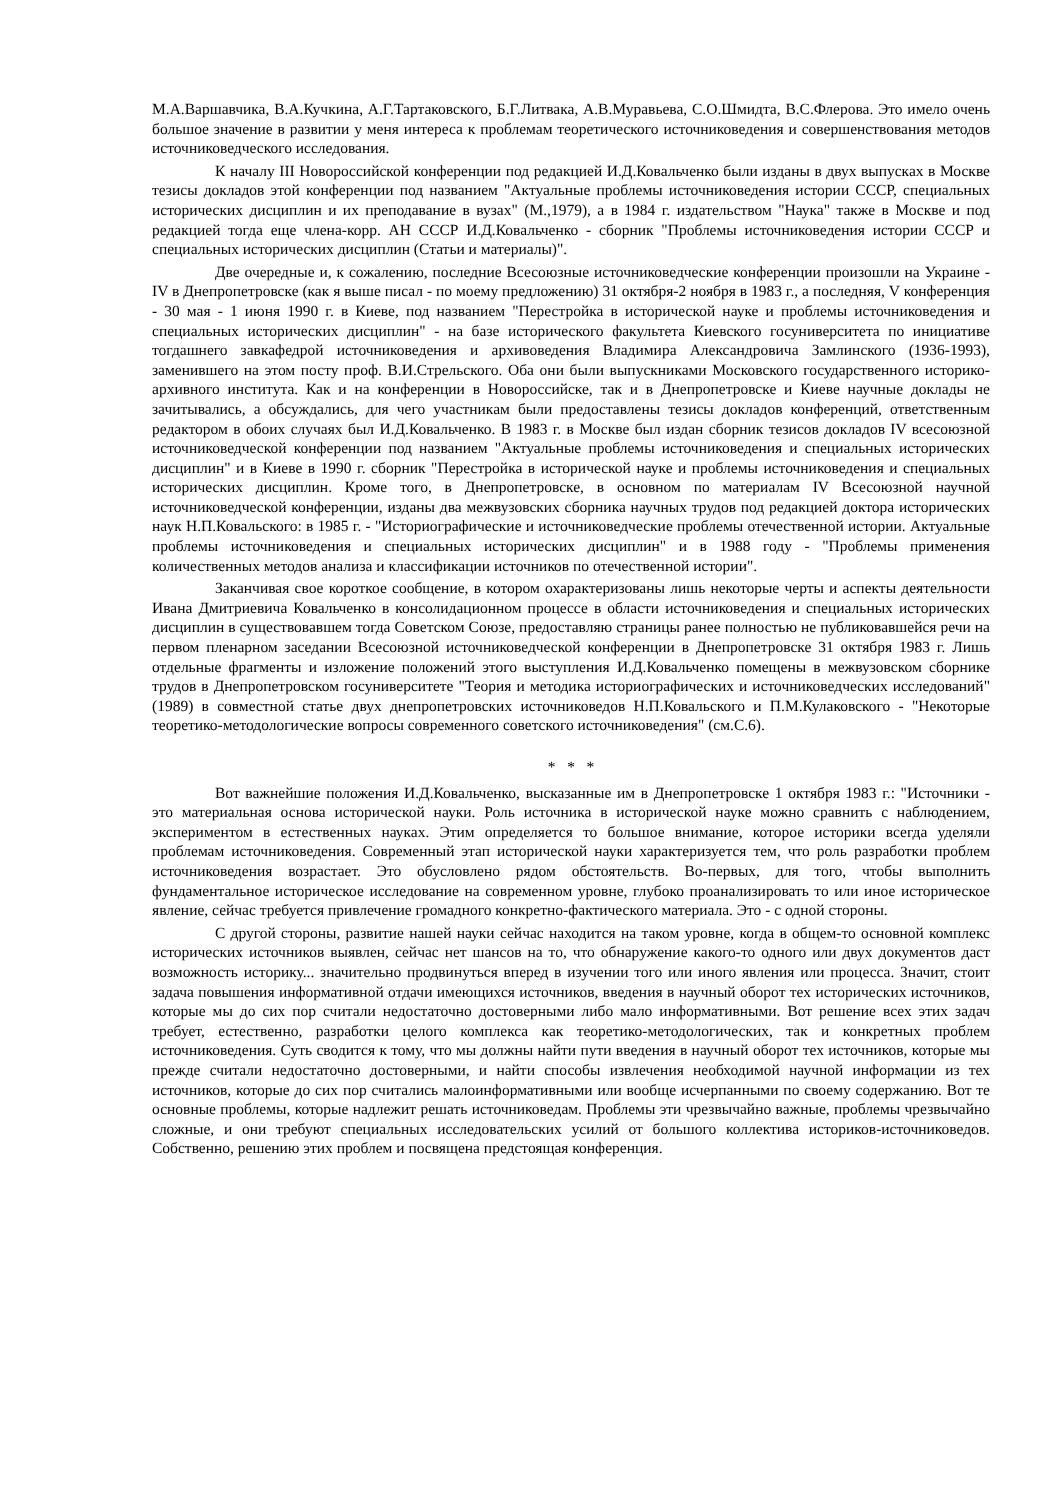М.А.Варшавчика, В.А.Кучкина, А.Г.Тартаковского, Б.Г.Литвака, А.В.Муравьева, С.О.Шмидта, В.С.Флерова. Это имело очень большое значение в развитии у меня интереса к проблемам теоретического источниковедения и совершенствования методов источниковедческого исследования.
К началу III Новороссийской конференции под редакцией И.Д.Ковальченко были изданы в двух выпусках в Москве тезисы докладов этой конференции под названием "Актуальные проблемы источниковедения истории СССР, специальных исторических дисциплин и их преподавание в вузах" (М.,1979), а в 1984 г. издательством "Наука" также в Москве и под редакцией тогда еще члена-корр. АН СССР И.Д.Ковальченко - сборник "Проблемы источниковедения истории СССР и специальных исторических дисциплин (Статьи и материалы)".
Две очередные и, к сожалению, последние Всесоюзные источниковедческие конференции произошли на Украине - IV в Днепропетровске (как я выше писал - по моему предложению) 31 октября-2 ноября в 1983 г., а последняя, V конференция - 30 мая - 1 июня 1990 г. в Киеве, под названием "Перестройка в исторической науке и проблемы источниковедения и специальных исторических дисциплин" - на базе исторического факультета Киевского госуниверситета по инициативе тогдашнего завкафедрой источниковедения и архивоведения Владимира Александровича Замлинского (1936-1993), заменившего на этом посту проф. В.И.Стрельского. Оба они были выпускниками Московского государственного историко-архивного института. Как и на конференции в Новороссийске, так и в Днепропетровске и Киеве научные доклады не зачитывались, а обсуждались, для чего участникам были предоставлены тезисы докладов конференций, ответственным редактором в обоих случаях был И.Д.Ковальченко. В 1983 г. в Москве был издан сборник тезисов докладов IV всесоюзной источниковедческой конференции под названием "Актуальные проблемы источниковедения и специальных исторических дисциплин" и в Киеве в 1990 г. сборник "Перестройка в исторической науке и проблемы источниковедения и специальных исторических дисциплин. Кроме того, в Днепропетровске, в основном по материалам IV Всесоюзной научной источниковедческой конференции, изданы два межвузовских сборника научных трудов под редакцией доктора исторических наук Н.П.Ковальского: в 1985 г. - "Историографические и источниковедческие проблемы отечественной истории. Актуальные проблемы источниковедения и специальных исторических дисциплин" и в 1988 году - "Проблемы применения количественных методов анализа и классификации источников по отечественной истории".
Заканчивая свое короткое сообщение, в котором охарактеризованы лишь некоторые черты и аспекты деятельности Ивана Дмитриевича Ковальченко в консолидационном процессе в области источниковедения и специальных исторических дисциплин в существовавшем тогда Советском Союзе, предоставляю страницы ранее полностью не публиковавшейся речи на первом пленарном заседании Всесоюзной источниковедческой конференции в Днепропетровске 31 октября 1983 г. Лишь отдельные фрагменты и изложение положений этого выступления И.Д.Ковальченко помещены в межвузовском сборнике трудов в Днепропетровском госуниверситете "Теория и методика историографических и источниковедческих исследований" (1989) в совместной статье двух днепропетровских источниковедов Н.П.Ковальского и П.М.Кулаковского - "Некоторые теоретико-методологические вопросы современного советского источниковедения" (см.С.6).
* * *
Вот важнейшие положения И.Д.Ковальченко, высказанные им в Днепропетровске 1 октября 1983 г.: "Источники - это материальная основа исторической науки. Роль источника в исторической науке можно сравнить с наблюдением, экспериментом в естественных науках. Этим определяется то большое внимание, которое историки всегда уделяли проблемам источниковедения. Современный этап исторической науки характеризуется тем, что роль разработки проблем источниковедения возрастает. Это обусловлено рядом обстоятельств. Во-первых, для того, чтобы выполнить фундаментальное историческое исследование на современном уровне, глубоко проанализировать то или иное историческое явление, сейчас требуется привлечение громадного конкретно-фактического материала. Это - с одной стороны.
С другой стороны, развитие нашей науки сейчас находится на таком уровне, когда в общем-то основной комплекс исторических источников выявлен, сейчас нет шансов на то, что обнаружение какого-то одного или двух документов даст возможность историку... значительно продвинуться вперед в изучении того или иного явления или процесса. Значит, стоит задача повышения информативной отдачи имеющихся источников, введения в научный оборот тех исторических источников, которые мы до сих пор считали недостаточно достоверными либо мало информативными. Вот решение всех этих задач требует, естественно, разработки целого комплекса как теоретико-методологических, так и конкретных проблем источниковедения. Суть сводится к тому, что мы должны найти пути введения в научный оборот тех источников, которые мы прежде считали недостаточно достоверными, и найти способы извлечения необходимой научной информации из тех источников, которые до сих пор считались малоинформативными или вообще исчерпанными по своему содержанию. Вот те основные проблемы, которые надлежит решать источниковедам. Проблемы эти чрезвычайно важные, проблемы чрезвычайно сложные, и они требуют специальных исследовательских усилий от большого коллектива историков-источниковедов. Собственно, решению этих проблем и посвящена предстоящая конференция.